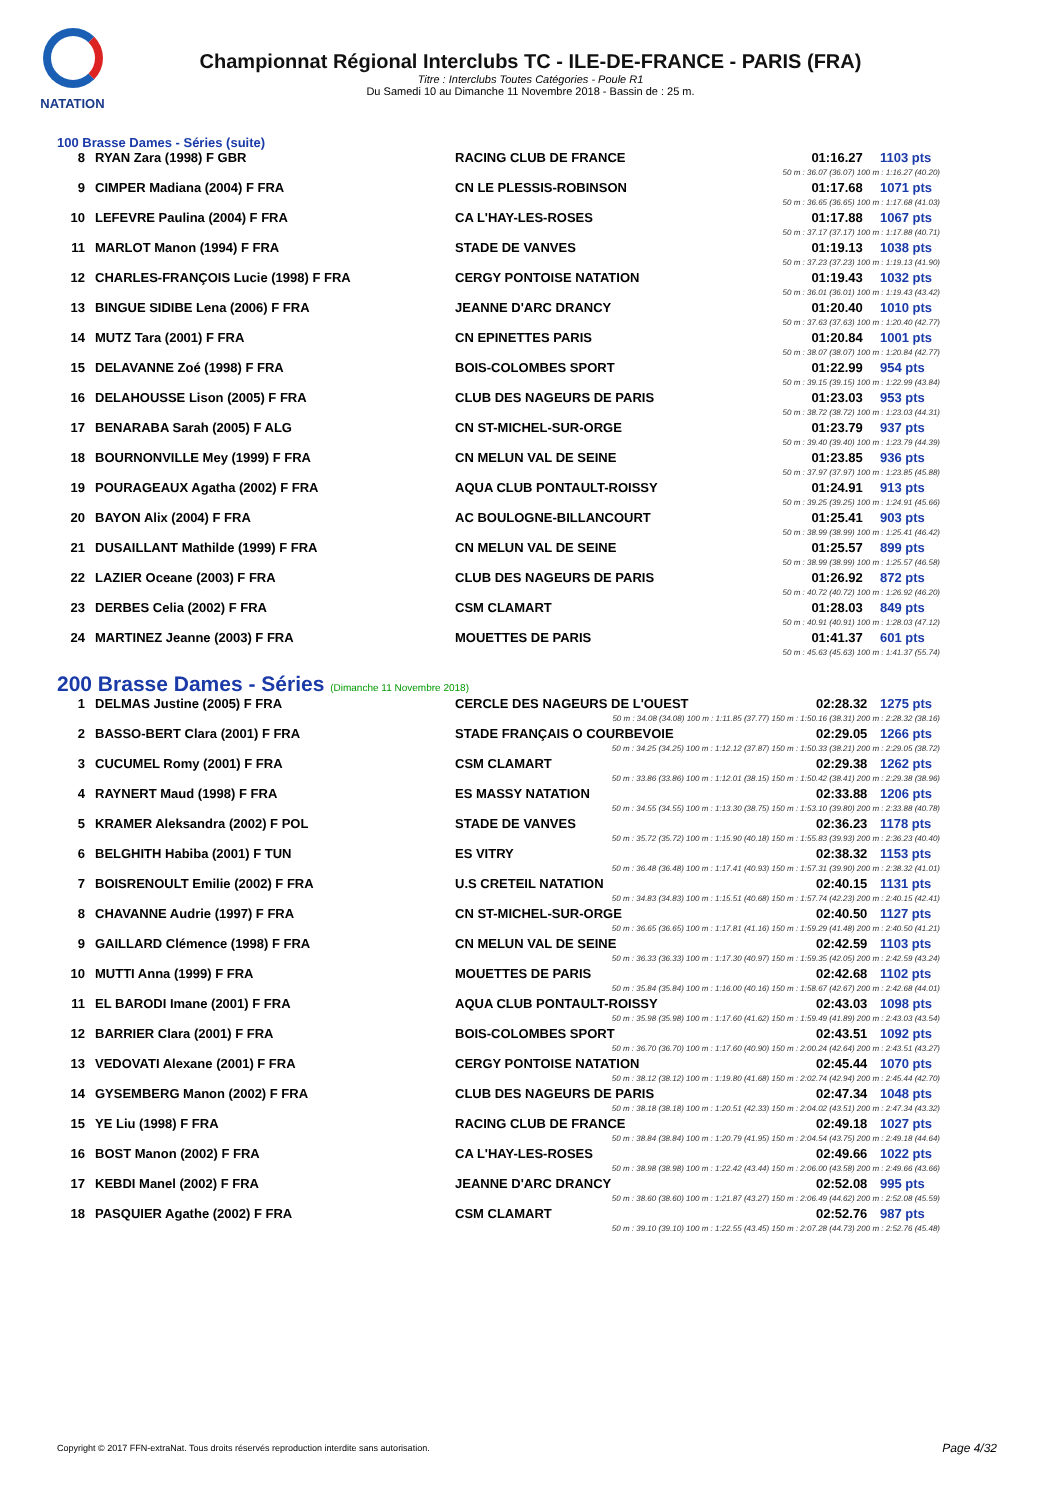NATATION
Championnat Régional Interclubs TC - ILE-DE-FRANCE - PARIS (FRA)
Titre : Interclubs Toutes Catégories - Poule R1
Du Samedi 10 au Dimanche 11 Novembre 2018 - Bassin de : 25 m.
100 Brasse Dames - Séries (suite)
| 8 | RYAN Zara (1998) F GBR | RACING CLUB DE FRANCE | 01:16.27 | 1103 pts |
| 50 m : 36.07 (36.07) 100 m : 1:16.27 (40.20) | | | | |
| 9 | CIMPER Madiana (2004) F FRA | CN LE PLESSIS-ROBINSON | 01:17.68 | 1071 pts |
| 50 m : 36.65 (36.65) 100 m : 1:17.68 (41.03) | | | | |
| 10 | LEFEVRE Paulina (2004) F FRA | CA L'HAY-LES-ROSES | 01:17.88 | 1067 pts |
| 50 m : 37.17 (37.17) 100 m : 1:17.88 (40.71) | | | | |
| 11 | MARLOT Manon (1994) F FRA | STADE DE VANVES | 01:19.13 | 1038 pts |
| 50 m : 37.23 (37.23) 100 m : 1:19.13 (41.90) | | | | |
| 12 | CHARLES-FRANÇOIS Lucie (1998) F FRA | CERGY PONTOISE NATATION | 01:19.43 | 1032 pts |
| 50 m : 36.01 (36.01) 100 m : 1:19.43 (43.42) | | | | |
| 13 | BINGUE SIDIBE Lena (2006) F FRA | JEANNE D'ARC DRANCY | 01:20.40 | 1010 pts |
| 50 m : 37.63 (37.63) 100 m : 1:20.40 (42.77) | | | | |
| 14 | MUTZ Tara (2001) F FRA | CN EPINETTES PARIS | 01:20.84 | 1001 pts |
| 50 m : 38.07 (38.07) 100 m : 1:20.84 (42.77) | | | | |
| 15 | DELAVANNE Zoé (1998) F FRA | BOIS-COLOMBES SPORT | 01:22.99 | 954 pts |
| 50 m : 39.15 (39.15) 100 m : 1:22.99 (43.84) | | | | |
| 16 | DELAHOUSSE Lison (2005) F FRA | CLUB DES NAGEURS DE PARIS | 01:23.03 | 953 pts |
| 50 m : 38.72 (38.72) 100 m : 1:23.03 (44.31) | | | | |
| 17 | BENARABA Sarah (2005) F ALG | CN ST-MICHEL-SUR-ORGE | 01:23.79 | 937 pts |
| 50 m : 39.40 (39.40) 100 m : 1:23.79 (44.39) | | | | |
| 18 | BOURNONVILLE Mey (1999) F FRA | CN MELUN VAL DE SEINE | 01:23.85 | 936 pts |
| 50 m : 37.97 (37.97) 100 m : 1:23.85 (45.88) | | | | |
| 19 | POURAGEAUX Agatha (2002) F FRA | AQUA CLUB PONTAULT-ROISSY | 01:24.91 | 913 pts |
| 50 m : 39.25 (39.25) 100 m : 1:24.91 (45.66) | | | | |
| 20 | BAYON Alix (2004) F FRA | AC BOULOGNE-BILLANCOURT | 01:25.41 | 903 pts |
| 50 m : 38.99 (38.99) 100 m : 1:25.41 (46.42) | | | | |
| 21 | DUSAILLANT Mathilde (1999) F FRA | CN MELUN VAL DE SEINE | 01:25.57 | 899 pts |
| 50 m : 38.99 (38.99) 100 m : 1:25.57 (46.58) | | | | |
| 22 | LAZIER Oceane (2003) F FRA | CLUB DES NAGEURS DE PARIS | 01:26.92 | 872 pts |
| 50 m : 40.72 (40.72) 100 m : 1:26.92 (46.20) | | | | |
| 23 | DERBES Celia (2002) F FRA | CSM CLAMART | 01:28.03 | 849 pts |
| 50 m : 40.91 (40.91) 100 m : 1:28.03 (47.12) | | | | |
| 24 | MARTINEZ Jeanne (2003) F FRA | MOUETTES DE PARIS | 01:41.37 | 601 pts |
| 50 m : 45.63 (45.63) 100 m : 1:41.37 (55.74) | | | | |
200 Brasse Dames - Séries (Dimanche 11 Novembre 2018)
| 1 | DELMAS Justine (2005) F FRA | CERCLE DES NAGEURS DE L'OUEST | 02:28.32 | 1275 pts |
| 50 m : 34.08 (34.08) 100 m : 1:11.85 (37.77) 150 m : 1:50.16 (38.31) 200 m : 2:28.32 (38.16) | | | | |
| 2 | BASSO-BERT Clara (2001) F FRA | STADE FRANÇAIS O COURBEVOIE | 02:29.05 | 1266 pts |
| 50 m : 34.25 (34.25) 100 m : 1:12.12 (37.87) 150 m : 1:50.33 (38.21) 200 m : 2:29.05 (38.72) | | | | |
| 3 | CUCUMEL Romy (2001) F FRA | CSM CLAMART | 02:29.38 | 1262 pts |
| 50 m : 33.86 (33.86) 100 m : 1:12.01 (38.15) 150 m : 1:50.42 (38.41) 200 m : 2:29.38 (38.96) | | | | |
| 4 | RAYNERT Maud (1998) F FRA | ES MASSY NATATION | 02:33.88 | 1206 pts |
| 50 m : 34.55 (34.55) 100 m : 1:13.30 (38.75) 150 m : 1:53.10 (39.80) 200 m : 2:33.88 (40.78) | | | | |
| 5 | KRAMER Aleksandra (2002) F POL | STADE DE VANVES | 02:36.23 | 1178 pts |
| 50 m : 35.72 (35.72) 100 m : 1:15.90 (40.18) 150 m : 1:55.83 (39.93) 200 m : 2:36.23 (40.40) | | | | |
| 6 | BELGHITH Habiba (2001) F TUN | ES VITRY | 02:38.32 | 1153 pts |
| 50 m : 36.48 (36.48) 100 m : 1:17.41 (40.93) 150 m : 1:57.31 (39.90) 200 m : 2:38.32 (41.01) | | | | |
| 7 | BOISRENOULT Emilie (2002) F FRA | U.S CRETEIL NATATION | 02:40.15 | 1131 pts |
| 50 m : 34.83 (34.83) 100 m : 1:15.51 (40.68) 150 m : 1:57.74 (42.23) 200 m : 2:40.15 (42.41) | | | | |
| 8 | CHAVANNE Audrie (1997) F FRA | CN ST-MICHEL-SUR-ORGE | 02:40.50 | 1127 pts |
| 50 m : 36.65 (36.65) 100 m : 1:17.81 (41.16) 150 m : 1:59.29 (41.48) 200 m : 2:40.50 (41.21) | | | | |
| 9 | GAILLARD Clémence (1998) F FRA | CN MELUN VAL DE SEINE | 02:42.59 | 1103 pts |
| 50 m : 36.33 (36.33) 100 m : 1:17.30 (40.97) 150 m : 1:59.35 (42.05) 200 m : 2:42.59 (43.24) | | | | |
| 10 | MUTTI Anna (1999) F FRA | MOUETTES DE PARIS | 02:42.68 | 1102 pts |
| 50 m : 35.84 (35.84) 100 m : 1:16.00 (40.16) 150 m : 1:58.67 (42.67) 200 m : 2:42.68 (44.01) | | | | |
| 11 | EL BARODI Imane (2001) F FRA | AQUA CLUB PONTAULT-ROISSY | 02:43.03 | 1098 pts |
| 50 m : 35.98 (35.98) 100 m : 1:17.60 (41.62) 150 m : 1:59.49 (41.89) 200 m : 2:43.03 (43.54) | | | | |
| 12 | BARRIER Clara (2001) F FRA | BOIS-COLOMBES SPORT | 02:43.51 | 1092 pts |
| 50 m : 36.70 (36.70) 100 m : 1:17.60 (40.90) 150 m : 2:00.24 (42.64) 200 m : 2:43.51 (43.27) | | | | |
| 13 | VEDOVATI Alexane (2001) F FRA | CERGY PONTOISE NATATION | 02:45.44 | 1070 pts |
| 50 m : 38.12 (38.12) 100 m : 1:19.80 (41.68) 150 m : 2:02.74 (42.94) 200 m : 2:45.44 (42.70) | | | | |
| 14 | GYSEMBERG Manon (2002) F FRA | CLUB DES NAGEURS DE PARIS | 02:47.34 | 1048 pts |
| 50 m : 38.18 (38.18) 100 m : 1:20.51 (42.33) 150 m : 2:04.02 (43.51) 200 m : 2:47.34 (43.32) | | | | |
| 15 | YE Liu (1998) F FRA | RACING CLUB DE FRANCE | 02:49.18 | 1027 pts |
| 50 m : 38.84 (38.84) 100 m : 1:20.79 (41.95) 150 m : 2:04.54 (43.75) 200 m : 2:49.18 (44.64) | | | | |
| 16 | BOST Manon (2002) F FRA | CA L'HAY-LES-ROSES | 02:49.66 | 1022 pts |
| 50 m : 38.98 (38.98) 100 m : 1:22.42 (43.44) 150 m : 2:06.00 (43.58) 200 m : 2:49.66 (43.66) | | | | |
| 17 | KEBDI Manel (2002) F FRA | JEANNE D'ARC DRANCY | 02:52.08 | 995 pts |
| 50 m : 38.60 (38.60) 100 m : 1:21.87 (43.27) 150 m : 2:06.49 (44.62) 200 m : 2:52.08 (45.59) | | | | |
| 18 | PASQUIER Agathe (2002) F FRA | CSM CLAMART | 02:52.76 | 987 pts |
| 50 m : 39.10 (39.10) 100 m : 1:22.55 (43.45) 150 m : 2:07.28 (44.73) 200 m : 2:52.76 (45.48) | | | | |
Copyright © 2017 FFN-extraNat. Tous droits réservés reproduction interdite sans autorisation.
Page 4/32